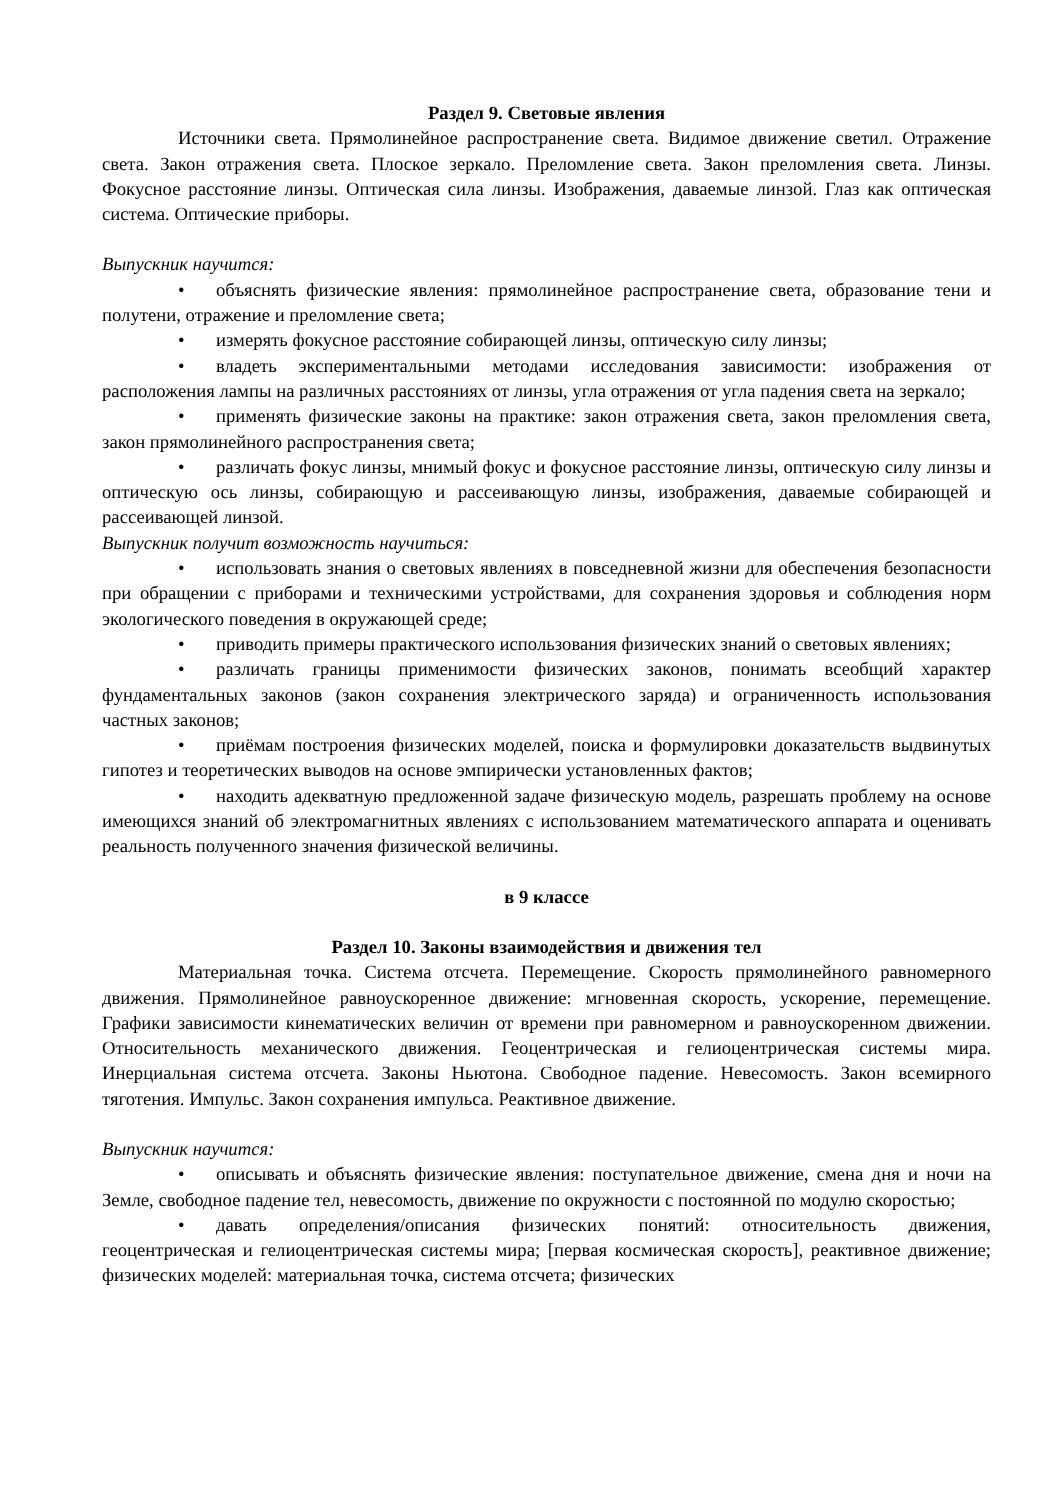Раздел 9. Световые явления
Источники света. Прямолинейное распространение света. Видимое движение светил. Отражение света. Закон отражения света. Плоское зеркало. Преломление света. Закон преломления света. Линзы. Фокусное расстояние линзы. Оптическая сила линзы. Изображения, даваемые линзой. Глаз как оптическая система. Оптические приборы.
Выпускник научится:
• объяснять физические явления: прямолинейное распространение света, образование тени и полутени, отражение и преломление света;
• измерять фокусное расстояние собирающей линзы, оптическую силу линзы;
• владеть экспериментальными методами исследования зависимости: изображения от расположения лампы на различных расстояниях от линзы, угла отражения от угла падения света на зеркало;
• применять физические законы на практике: закон отражения света, закон преломления света, закон прямолинейного распространения света;
• различать фокус линзы, мнимый фокус и фокусное расстояние линзы, оптическую силу линзы и оптическую ось линзы, собирающую и рассеивающую линзы, изображения, даваемые собирающей и рассеивающей линзой.
Выпускник получит возможность научиться:
• использовать знания о световых явлениях в повседневной жизни для обеспечения безопасности при обращении с приборами и техническими устройствами, для сохранения здоровья и соблюдения норм экологического поведения в окружающей среде;
• приводить примеры практического использования физических знаний о световых явлениях;
• различать границы применимости физических законов, понимать всеобщий характер фундаментальных законов (закон сохранения электрического заряда) и ограниченность использования частных законов;
• приёмам построения физических моделей, поиска и формулировки доказательств выдвинутых гипотез и теоретических выводов на основе эмпирически установленных фактов;
• находить адекватную предложенной задаче физическую модель, разрешать проблему на основе имеющихся знаний об электромагнитных явлениях с использованием математического аппарата и оценивать реальность полученного значения физической величины.
в 9 классе
Раздел 10. Законы взаимодействия и движения тел
Материальная точка. Система отсчета. Перемещение. Скорость прямолинейного равномерного движения. Прямолинейное равноускоренное движение: мгновенная скорость, ускорение, перемещение. Графики зависимости кинематических величин от времени при равномерном и равноускоренном движении. Относительность механического движения. Геоцентрическая и гелиоцентрическая системы мира. Инерциальная система отсчета. Законы Ньютона. Свободное падение. Невесомость. Закон всемирного тяготения. Импульс. Закон сохранения импульса. Реактивное движение.
Выпускник научится:
• описывать и объяснять физические явления: поступательное движение, смена дня и ночи на Земле, свободное падение тел, невесомость, движение по окружности с постоянной по модулю скоростью;
• давать определения/описания физических понятий: относительность движения, геоцентрическая и гелиоцентрическая системы мира; [первая космическая скорость], реактивное движение; физических моделей: материальная точка, система отсчета; физических